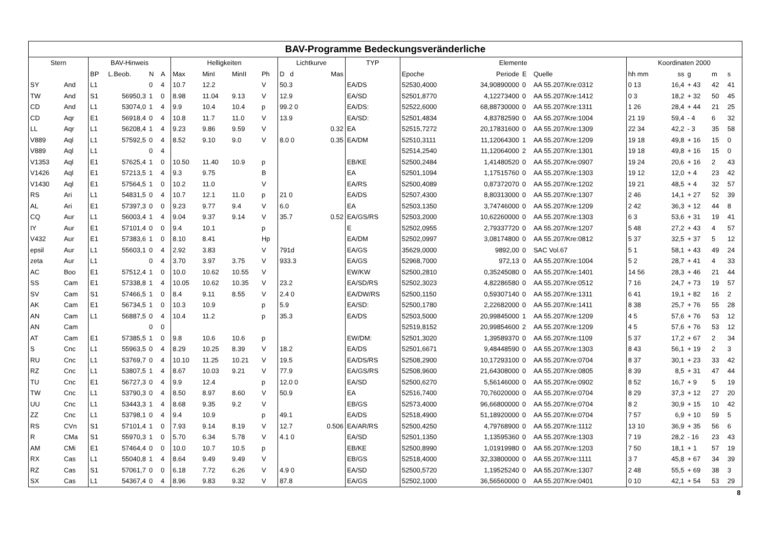| BAV-Programme Bedeckungsveränderliche | | | | | | | | | | | | | | | | | | | | | | |
| --- | --- | --- | --- | --- | --- | --- | --- | --- | --- | --- | --- | --- | --- | --- | --- | --- | --- | --- | --- | --- | --- | --- |
| Stern | | BAV-Hinweis | | | | Helligkeiten | | | | Lichtkurve | | | TYP | Elemente | | | | Koordinaten 2000 | | | | |
| | | BP | L.Beob. | N | A | Max | MinI | MinII | Ph | D d | | Mas | | Epoche | Periode | E | Quelle | hh mm | ss | g | m | s |
| SY | And | L1 | | 0 | 4 | 10.7 | 12.2 | | V | 50.3 | | | EA/DS | 52530,4000 | 34,90890000 | 0 | AA 55.207/Kre:0312 | 0 13 | 16,4 | + 43 | 42 | 41 |
| TW | And | S1 | 56950,3 | 1 | 0 | 8.98 | 11.04 | 9.13 | V | 12.9 | | | EA/SD | 52501,8770 | 4,12273400 | 0 | AA 55.207/Kre:1412 | 0 3 | 18,2 | + 32 | 50 | 45 |
| CD | And | L1 | 53074,0 | 1 | 4 | 9.9 | 10.4 | 10.4 | p | 99.2 0 | | | EA/DS: | 52522,6000 | 68,88730000 | 0 | AA 55.207/Kre:1311 | 1 26 | 28,4 | + 44 | 21 | 25 |
| CD | Aqr | E1 | 56918,4 | 0 | 4 | 10.8 | 11.7 | 11.0 | V | 13.9 | | | EA/SD: | 52501,4834 | 4,83782590 | 0 | AA 55.207/Kre:1004 | 21 19 | 59,4 | - 4 | 6 | 32 |
| LL | Aqr | L1 | 56208,4 | 1 | 4 | 9.23 | 9.86 | 9.59 | V | | | 0.32 | EA | 52515,7272 | 20,17831600 | 0 | AA 55.207/Kre:1309 | 22 34 | 42,2 | - 3 | 35 | 58 |
| V889 | Aql | L1 | 57592,5 | 0 | 4 | 8.52 | 9.10 | 9.0 | V | 8.0 0 | | 0.35 | EA/DM | 52510,3111 | 11,12064300 | 1 | AA 55.207/Kre:1209 | 19 18 | 49,8 | + 16 | 15 | 0 |
| V889 | Aql | L1 | | 0 | 4 | | | | | | | | | 52514,2540 | 11,12064000 | 2 | AA 55.207/Kre:1301 | 19 18 | 49,8 | + 16 | 15 | 0 |
| V1353 | Aql | E1 | 57625,4 | 1 | 0 | 10.50 | 11.40 | 10.9 | p | | | | EB/KE | 52500,2484 | 1,41480520 | 0 | AA 55.207/Kre:0907 | 19 24 | 20,6 | + 16 | 2 | 43 |
| V1426 | Aql | E1 | 57213,5 | 1 | 4 | 9.3 | 9.75 | | B | | | | EA | 52501,1094 | 1,17515760 | 0 | AA 55.207/Kre:1303 | 19 12 | 12,0 | + 4 | 23 | 42 |
| V1430 | Aql | E1 | 57564,5 | 1 | 0 | 10.2 | 11.0 | | V | | | | EA/RS | 52500,4089 | 0,87372070 | 0 | AA 55.207/Kre:1202 | 19 21 | 48,5 | + 4 | 32 | 57 |
| RS | Ari | L1 | 54831,5 | 0 | 4 | 10.7 | 12.1 | 11.0 | p | 21 0 | | | EA/DS | 52507,4300 | 8,80313000 | 0 | AA 55.207/Kre:1307 | 2 46 | 14,1 | + 27 | 52 | 39 |
| AL | Ari | E1 | 57397,3 | 0 | 0 | 9.23 | 9.77 | 9.4 | V | 6.0 | | | EA | 52503,1350 | 3,74746000 | 0 | AA 55.207/Kre:1209 | 2 42 | 36,3 | + 12 | 44 | 8 |
| CQ | Aur | L1 | 56003,4 | 1 | 4 | 9.04 | 9.37 | 9.14 | V | 35.7 | | 0.52 | EA/GS/RS | 52503,2000 | 10,62260000 | 0 | AA 55.207/Kre:1303 | 6 3 | 53,6 | + 31 | 19 | 41 |
| IY | Aur | E1 | 57101,4 | 0 | 0 | 9.4 | 10.1 | | p | | | | E | 52502,0955 | 2,79337720 | 0 | AA 55.207/Kre:1207 | 5 48 | 27,2 | + 43 | 4 | 57 |
| V432 | Aur | E1 | 57383,6 | 1 | 0 | 8.10 | 8.41 | | Hp | | | | EA/DM | 52502,0997 | 3,08174800 | 0 | AA 55.207/Kre:0812 | 5 37 | 32,5 | + 37 | 5 | 12 |
| epsil | Aur | L1 | 55603,1 | 0 | 4 | 2.92 | 3.83 | | V | 791d | | | EA/GS | 35629,0000 | 9892,00 | 0 | SAC Vol.67 | 5 1 | 58,1 | + 43 | 49 | 24 |
| zeta | Aur | L1 | | 0 | 4 | 3.70 | 3.97 | 3.75 | V | 933.3 | | | EA/GS | 52968,7000 | 972,13 | 0 | AA 55.207/Kre:1004 | 5 2 | 28,7 | + 41 | 4 | 33 |
| AC | Boo | E1 | 57512,4 | 1 | 0 | 10.0 | 10.62 | 10.55 | V | | | | EW/KW | 52500,2810 | 0,35245080 | 0 | AA 55.207/Kre:1401 | 14 56 | 28,3 | + 46 | 21 | 44 |
| SS | Cam | E1 | 57338,8 | 1 | 4 | 10.05 | 10.62 | 10.35 | V | 23.2 | | | EA/SD/RS | 52502,3023 | 4,82286580 | 0 | AA 55.207/Kre:0512 | 7 16 | 24,7 | + 73 | 19 | 57 |
| SV | Cam | S1 | 57466,5 | 1 | 0 | 8.4 | 9.11 | 8.55 | V | 2.4 0 | | | EA/DW/RS | 52500,1150 | 0,59307140 | 0 | AA 55.207/Kre:1311 | 6 41 | 19,1 | + 82 | 16 | 2 |
| AK | Cam | E1 | 56734,5 | 1 | 0 | 10.3 | 10.9 | | p | 5.9 | | | EA/SD: | 52500,1780 | 2,22682000 | 0 | AA 55.207/Kre:1411 | 8 38 | 25,7 | + 76 | 55 | 28 |
| AN | Cam | L1 | 56887,5 | 0 | 4 | 10.4 | 11.2 | | p | 35.3 | | | EA/DS | 52503,5000 | 20,99845000 | 1 | AA 55.207/Kre:1209 | 4 5 | 57,6 | + 76 | 53 | 12 |
| AN | Cam | | | 0 | 0 | | | | | | | | | 52519,8152 | 20,99854600 | 2 | AA 55.207/Kre:1209 | 4 5 | 57,6 | + 76 | 53 | 12 |
| AT | Cam | E1 | 57385,5 | 1 | 0 | 9.8 | 10.6 | 10.6 | p | | | | EW/DM: | 52501,3020 | 1,39589370 | 0 | AA 55.207/Kre:1109 | 5 37 | 17,2 | + 67 | 2 | 34 |
| S | Cnc | L1 | 55963,5 | 0 | 4 | 8.29 | 10.25 | 8.39 | V | 18.2 | | | EA/DS | 52501,6671 | 9,48448590 | 0 | AA 55.207/Kre:1303 | 8 43 | 56,1 | + 19 | 2 | 3 |
| RU | Cnc | L1 | 53769,7 | 0 | 4 | 10.10 | 11.25 | 10.21 | V | 19.5 | | | EA/DS/RS | 52508,2900 | 10,17293100 | 0 | AA 55.207/Kre:0704 | 8 37 | 30,1 | + 23 | 33 | 42 |
| RZ | Cnc | L1 | 53807,5 | 1 | 4 | 8.67 | 10.03 | 9.21 | V | 77.9 | | | EA/GS/RS | 52508,9600 | 21,64308000 | 0 | AA 55.207/Kre:0805 | 8 39 | 8,5 | + 31 | 47 | 44 |
| TU | Cnc | E1 | 56727,3 | 0 | 4 | 9.9 | 12.4 | | p | 12.0 0 | | | EA/SD | 52500,6270 | 5,56146000 | 0 | AA 55.207/Kre:0902 | 8 52 | 16,7 | + 9 | 5 | 19 |
| TW | Cnc | L1 | 53790,3 | 0 | 4 | 8.50 | 8.97 | 8.60 | V | 50.9 | | | EA | 52516,7400 | 70,76020000 | 0 | AA 55.207/Kre:0704 | 8 29 | 37,3 | + 12 | 27 | 20 |
| UU | Cnc | L1 | 53443,3 | 1 | 4 | 8.68 | 9.35 | 9.2 | V | | | | EB/GS | 52573,4000 | 96,66800000 | 0 | AA 55.207/Kre:0704 | 8 2 | 30,9 | + 15 | 10 | 42 |
| ZZ | Cnc | L1 | 53798,1 | 0 | 4 | 9.4 | 10.9 | | p | 49.1 | | | EA/DS | 52518,4900 | 51,18920000 | 0 | AA 55.207/Kre:0704 | 7 57 | 6,9 | + 10 | 59 | 5 |
| RS | CVn | S1 | 57101,4 | 1 | 0 | 7.93 | 9.14 | 8.19 | V | 12.7 | | 0.506 | EA/AR/RS | 52500,4250 | 4,79768900 | 0 | AA 55.207/Kre:1112 | 13 10 | 36,9 | + 35 | 56 | 6 |
| R | CMa | S1 | 55970,3 | 1 | 0 | 5.70 | 6.34 | 5.78 | V | 4.1 0 | | | EA/SD | 52501,1350 | 1,13595360 | 0 | AA 55.207/Kre:1303 | 7 19 | 28,2 | - 16 | 23 | 43 |
| AM | CMi | E1 | 57464,4 | 0 | 0 | 10.0 | 10.7 | 10.5 | p | | | | EB/KE | 52500,8990 | 1,01919980 | 0 | AA 55.207/Kre:1203 | 7 50 | 18,1 | + 1 | 57 | 19 |
| RX | Cas | L1 | 55040,8 | 1 | 4 | 8.64 | 9.49 | 9.49 | V | | | | EB/GS | 52518,4000 | 32,33800000 | 0 | AA 55.207/Kre:1111 | 3 7 | 45,8 | + 67 | 34 | 39 |
| RZ | Cas | S1 | 57061,7 | 0 | 0 | 6.18 | 7.72 | 6.26 | V | 4.9 0 | | | EA/SD | 52500,5720 | 1,19525240 | 0 | AA 55.207/Kre:1307 | 2 48 | 55,5 | + 69 | 38 | 3 |
| SX | Cas | L1 | 54367,4 | 0 | 4 | 8.96 | 9.83 | 9.32 | V | 87.8 | | | EA/GS | 52502,1000 | 36,56560000 | 0 | AA 55.207/Kre:0401 | 0 10 | 42,1 | + 54 | 53 | 29 |
| 8 | | | | | | | | | | | | | | | | | | | | | | |